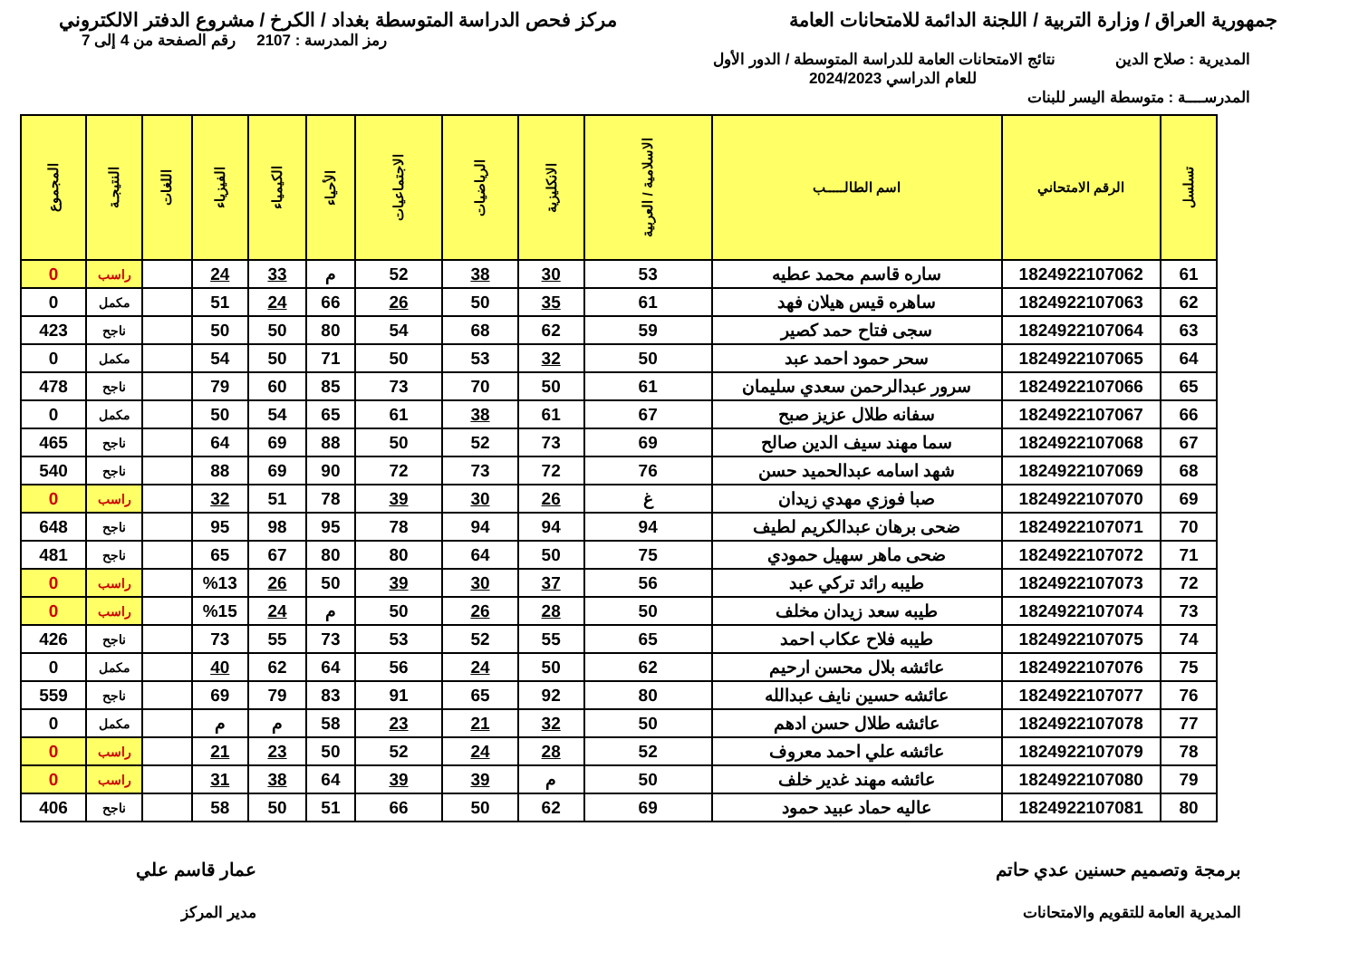جمهورية العراق / وزارة التربية / اللجنة الدائمة للامتحانات العامة
مركز فحص الدراسة المتوسطة بغداد / الكرخ / مشروع الدفتر الالكتروني
رمز المدرسة : 2107 رقم الصفحة من 4 إلى 7
المديرية : صلاح الدين نتائج الامتحانات العامة للدراسة المتوسطة / الدور الأول
للعام الدراسي 2024/2023
المدرســــة : متوسطة اليسر للبنات
| تسلسل | الرقم الامتحاني | اسم الطالـــــب | الاسلامية / العربية | الانكليزية | الرياضيات | الاجتماعيات | الأحياء | الكيمياء | الفيزياء | اللغات | النتيجـة | المجموع |
| --- | --- | --- | --- | --- | --- | --- | --- | --- | --- | --- | --- | --- |
| 61 | 1824922107062 | ساره قاسم محمد عطيه | 53 | 30 | 38 | 52 | م | 33 | 24 | | راسب | 0 |
| 62 | 1824922107063 | ساهره قيس هيلان فهد | 61 | 35 | 50 | 26 | 66 | 24 | 51 | | مكمل | 0 |
| 63 | 1824922107064 | سجى فتاح حمد كصير | 59 | 62 | 68 | 54 | 80 | 50 | 50 | | ناجح | 423 |
| 64 | 1824922107065 | سحر حمود احمد عبد | 50 | 32 | 53 | 50 | 71 | 50 | 54 | | مكمل | 0 |
| 65 | 1824922107066 | سرور عبدالرحمن سعدي سليمان | 61 | 50 | 70 | 73 | 85 | 60 | 79 | | ناجح | 478 |
| 66 | 1824922107067 | سفانه طلال عزيز صبح | 67 | 61 | 38 | 61 | 65 | 54 | 50 | | مكمل | 0 |
| 67 | 1824922107068 | سما مهند سيف الدين صالح | 69 | 73 | 52 | 50 | 88 | 69 | 64 | | ناجح | 465 |
| 68 | 1824922107069 | شهد اسامه عبدالحميد حسن | 76 | 72 | 73 | 72 | 90 | 69 | 88 | | ناجح | 540 |
| 69 | 1824922107070 | صبا فوزي مهدي زيدان | غ | 26 | 30 | 39 | 78 | 51 | 32 | | راسب | 0 |
| 70 | 1824922107071 | ضحى برهان عبدالكريم لطيف | 94 | 94 | 94 | 78 | 95 | 98 | 95 | | ناجح | 648 |
| 71 | 1824922107072 | ضحى ماهر سهيل حمودي | 75 | 50 | 64 | 80 | 80 | 67 | 65 | | ناجح | 481 |
| 72 | 1824922107073 | طيبه رائد تركي عبد | 56 | 37 | 30 | 39 | 50 | 26 | %13 | | راسب | 0 |
| 73 | 1824922107074 | طيبه سعد زيدان مخلف | 50 | 28 | 26 | 50 | م | 24 | %15 | | راسب | 0 |
| 74 | 1824922107075 | طيبه فلاح عكاب احمد | 65 | 55 | 52 | 53 | 73 | 55 | 73 | | ناجح | 426 |
| 75 | 1824922107076 | عائشه بلال محسن ارحيم | 62 | 50 | 24 | 56 | 64 | 62 | 40 | | مكمل | 0 |
| 76 | 1824922107077 | عائشه حسين نايف عبدالله | 80 | 92 | 65 | 91 | 83 | 79 | 69 | | ناجح | 559 |
| 77 | 1824922107078 | عائشه طلال حسن ادهم | 50 | 32 | 21 | 23 | 58 | م | م | | مكمل | 0 |
| 78 | 1824922107079 | عائشه علي احمد معروف | 52 | 28 | 24 | 52 | 50 | 23 | 21 | | راسب | 0 |
| 79 | 1824922107080 | عائشه مهند غدير خلف | 50 | م | 39 | 39 | 64 | 38 | 31 | | راسب | 0 |
| 80 | 1824922107081 | عاليه حماد عبيد حمود | 69 | 62 | 50 | 66 | 51 | 50 | 58 | | ناجح | 406 |
برمجة وتصميم حسنين عدي حاتم
المديرية العامة للتقويم والامتحانات
عمار قاسم علي
مدير المركز